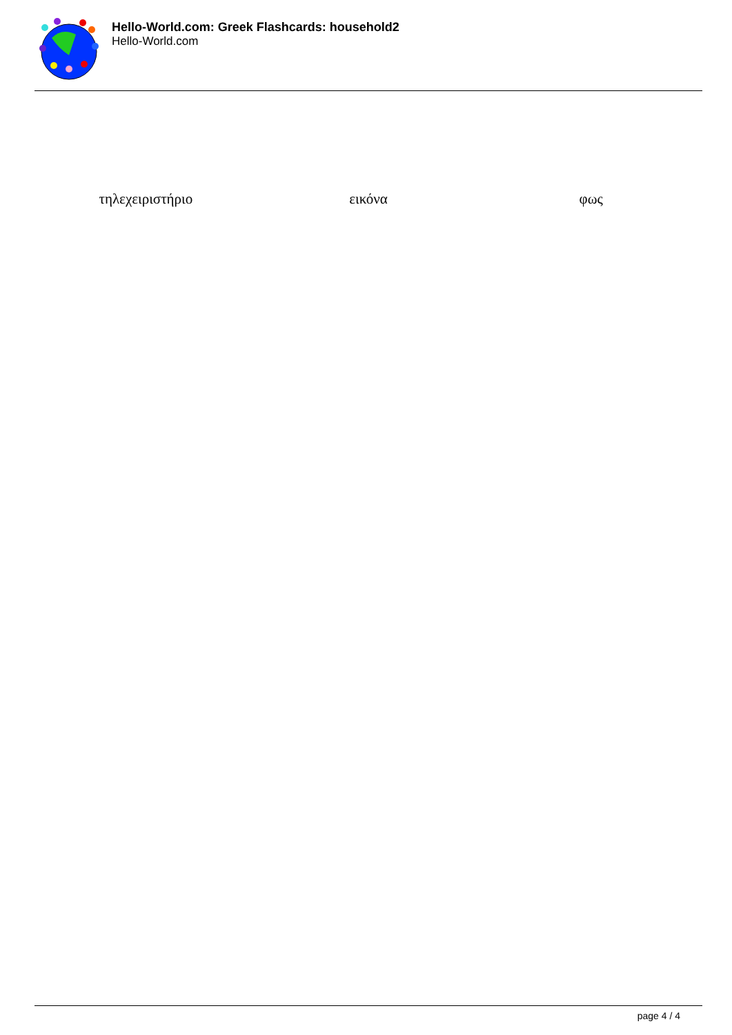Hello-World.com: Greek Flashcards: household2
Hello-World.com
| τηλεχειριστήριο | εικόνα | φως |
page 4 / 4